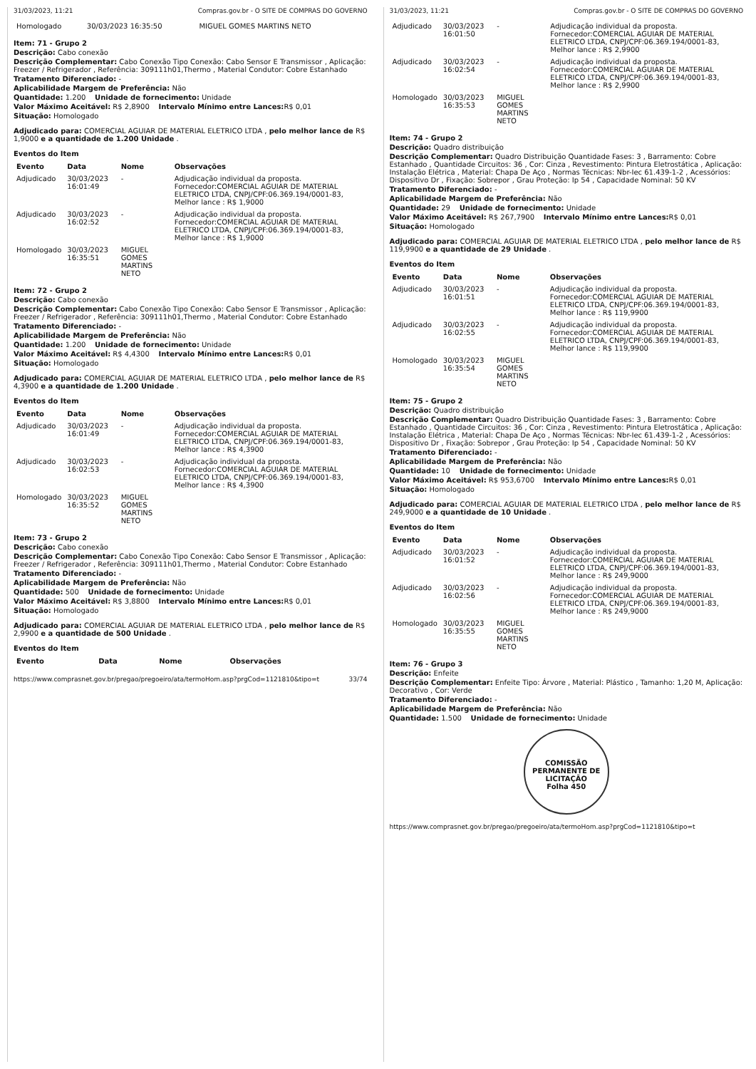31/03/2023, 11:21 Compras.gov.br - O SITE DE COMPRAS DO GOVERNO
| Homologado | 30/03/2023 16:35:50 | MIGUEL GOMES MARTINS NETO | |
Item: 71 - Grupo 2
Descrição: Cabo conexão
Descrição Complementar: Cabo Conexão Tipo Conexão: Cabo Sensor E Transmissor , Aplicação: Freezer / Refrigerador , Referência: 309111h01,Thermo , Material Condutor: Cobre Estanhado
Tratamento Diferenciado: -
Aplicabilidade Margem de Preferência: Não
Quantidade: 1.200 Unidade de fornecimento: Unidade
Valor Máximo Aceitável: R$ 2,8900 Intervalo Mínimo entre Lances: R$ 0,01
Situação: Homologado
Adjudicado para: COMERCIAL AGUIAR DE MATERIAL ELETRICO LTDA , pelo melhor lance de R$ 1,9000 e a quantidade de 1.200 Unidade .
Eventos do Item
| Evento | Data | Nome | Observações |
| --- | --- | --- | --- |
| Adjudicado | 30/03/2023 16:01:49 | - | Adjudicação individual da proposta. Fornecedor:COMERCIAL AGUIAR DE MATERIAL ELETRICO LTDA, CNPJ/CPF:06.369.194/0001-83, Melhor lance : R$ 1,9000 |
| Adjudicado | 30/03/2023 16:02:52 | - | Adjudicação individual da proposta. Fornecedor:COMERCIAL AGUIAR DE MATERIAL ELETRICO LTDA, CNPJ/CPF:06.369.194/0001-83, Melhor lance : R$ 1,9000 |
| Homologado | 30/03/2023 16:35:51 | MIGUEL GOMES MARTINS NETO | |
Item: 72 - Grupo 2
Descrição: Cabo conexão
Descrição Complementar: Cabo Conexão Tipo Conexão: Cabo Sensor E Transmissor , Aplicação: Freezer / Refrigerador , Referência: 309111h01,Thermo , Material Condutor: Cobre Estanhado
Tratamento Diferenciado: -
Aplicabilidade Margem de Preferência: Não
Quantidade: 1.200 Unidade de fornecimento: Unidade
Valor Máximo Aceitável: R$ 4,4300 Intervalo Mínimo entre Lances: R$ 0,01
Situação: Homologado
Adjudicado para: COMERCIAL AGUIAR DE MATERIAL ELETRICO LTDA , pelo melhor lance de R$ 4,3900 e a quantidade de 1.200 Unidade .
Eventos do Item
| Evento | Data | Nome | Observações |
| --- | --- | --- | --- |
| Adjudicado | 30/03/2023 16:01:49 | - | Adjudicação individual da proposta. Fornecedor:COMERCIAL AGUIAR DE MATERIAL ELETRICO LTDA, CNPJ/CPF:06.369.194/0001-83, Melhor lance : R$ 4,3900 |
| Adjudicado | 30/03/2023 16:02:53 | - | Adjudicação individual da proposta. Fornecedor:COMERCIAL AGUIAR DE MATERIAL ELETRICO LTDA, CNPJ/CPF:06.369.194/0001-83, Melhor lance : R$ 4,3900 |
| Homologado | 30/03/2023 16:35:52 | MIGUEL GOMES MARTINS NETO | |
Item: 73 - Grupo 2
Descrição: Cabo conexão
Descrição Complementar: Cabo Conexão Tipo Conexão: Cabo Sensor E Transmissor , Aplicação: Freezer / Refrigerador , Referência: 309111h01,Thermo , Material Condutor: Cobre Estanhado
Tratamento Diferenciado: -
Aplicabilidade Margem de Preferência: Não
Quantidade: 500 Unidade de fornecimento: Unidade
Valor Máximo Aceitável: R$ 3,8800 Intervalo Mínimo entre Lances: R$ 0,01
Situação: Homologado
Adjudicado para: COMERCIAL AGUIAR DE MATERIAL ELETRICO LTDA , pelo melhor lance de R$ 2,9900 e a quantidade de 500 Unidade .
Eventos do Item
| Evento | Data | Nome | Observações |
| --- | --- | --- | --- |
https://www.comprasnet.gov.br/pregao/pregoeiro/ata/termoHom.asp?prgCod=1121810&tipo=t 33/74
31/03/2023, 11:21 Compras.gov.br - O SITE DE COMPRAS DO GOVERNO
| Adjudicado | 30/03/2023 16:01:50 | - | Adjudicação individual da proposta. Fornecedor:COMERCIAL AGUIAR DE MATERIAL ELETRICO LTDA, CNPJ/CPF:06.369.194/0001-83, Melhor lance : R$ 2,9900 |
| Adjudicado | 30/03/2023 16:02:54 | - | Adjudicação individual da proposta. Fornecedor:COMERCIAL AGUIAR DE MATERIAL ELETRICO LTDA, CNPJ/CPF:06.369.194/0001-83, Melhor lance : R$ 2,9900 |
| Homologado | 30/03/2023 16:35:53 | MIGUEL GOMES MARTINS NETO | |
Item: 74 - Grupo 2
Descrição: Quadro distribuição
Descrição Complementar: Quadro Distribuição Quantidade Fases: 3 , Barramento: Cobre Estanhado , Quantidade Circuitos: 36 , Cor: Cinza , Revestimento: Pintura Eletrostática , Aplicação: Instalação Elétrica , Material: Chapa De Aço , Normas Técnicas: Nbr-Iec 61.439-1-2 , Acessórios: Dispositivo Dr , Fixação: Sobrepor , Grau Proteção: Ip 54 , Capacidade Nominal: 50 KV
Tratamento Diferenciado: -
Aplicabilidade Margem de Preferência: Não
Quantidade: 29 Unidade de fornecimento: Unidade
Valor Máximo Aceitável: R$ 267,7900 Intervalo Mínimo entre Lances: R$ 0,01
Situação: Homologado
Adjudicado para: COMERCIAL AGUIAR DE MATERIAL ELETRICO LTDA , pelo melhor lance de R$ 119,9900 e a quantidade de 29 Unidade .
Eventos do Item
| Evento | Data | Nome | Observações |
| --- | --- | --- | --- |
| Adjudicado | 30/03/2023 16:01:51 | - | Adjudicação individual da proposta. Fornecedor:COMERCIAL AGUIAR DE MATERIAL ELETRICO LTDA, CNPJ/CPF:06.369.194/0001-83, Melhor lance : R$ 119,9900 |
| Adjudicado | 30/03/2023 16:02:55 | - | Adjudicação individual da proposta. Fornecedor:COMERCIAL AGUIAR DE MATERIAL ELETRICO LTDA, CNPJ/CPF:06.369.194/0001-83, Melhor lance : R$ 119,9900 |
| Homologado | 30/03/2023 16:35:54 | MIGUEL GOMES MARTINS NETO | |
Item: 75 - Grupo 2
Descrição: Quadro distribuição
Descrição Complementar: Quadro Distribuição Quantidade Fases: 3 , Barramento: Cobre Estanhado , Quantidade Circuitos: 36 , Cor: Cinza , Revestimento: Pintura Eletrostática , Aplicação: Instalação Elétrica , Material: Chapa De Aço , Normas Técnicas: Nbr-Iec 61.439-1-2 , Acessórios: Dispositivo Dr , Fixação: Sobrepor , Grau Proteção: Ip 54 , Capacidade Nominal: 50 KV
Tratamento Diferenciado: -
Aplicabilidade Margem de Preferência: Não
Quantidade: 10 Unidade de fornecimento: Unidade
Valor Máximo Aceitável: R$ 953,6700 Intervalo Mínimo entre Lances: R$ 0,01
Situação: Homologado
Adjudicado para: COMERCIAL AGUIAR DE MATERIAL ELETRICO LTDA , pelo melhor lance de R$ 249,9000 e a quantidade de 10 Unidade .
Eventos do Item
| Evento | Data | Nome | Observações |
| --- | --- | --- | --- |
| Adjudicado | 30/03/2023 16:01:52 | - | Adjudicação individual da proposta. Fornecedor:COMERCIAL AGUIAR DE MATERIAL ELETRICO LTDA, CNPJ/CPF:06.369.194/0001-83, Melhor lance : R$ 249,9000 |
| Adjudicado | 30/03/2023 16:02:56 | - | Adjudicação individual da proposta. Fornecedor:COMERCIAL AGUIAR DE MATERIAL ELETRICO LTDA, CNPJ/CPF:06.369.194/0001-83, Melhor lance : R$ 249,9000 |
| Homologado | 30/03/2023 16:35:55 | MIGUEL GOMES MARTINS NETO | |
Item: 76 - Grupo 3
Descrição: Enfeite
Descrição Complementar: Enfeite Tipo: Árvore , Material: Plástico , Tamanho: 1,20 M, Aplicação: Decorativo , Cor: Verde
Tratamento Diferenciado: -
Aplicabilidade Margem de Preferência: Não
Quantidade: 1.500 Unidade de fornecimento: Unidade
COMISSÃO PERMANENTE DE LICITAÇÃO
Folha 450
https://www.comprasnet.gov.br/pregao/pregoeiro/ata/termoHom.asp?prgCod=1121810&tipo=t